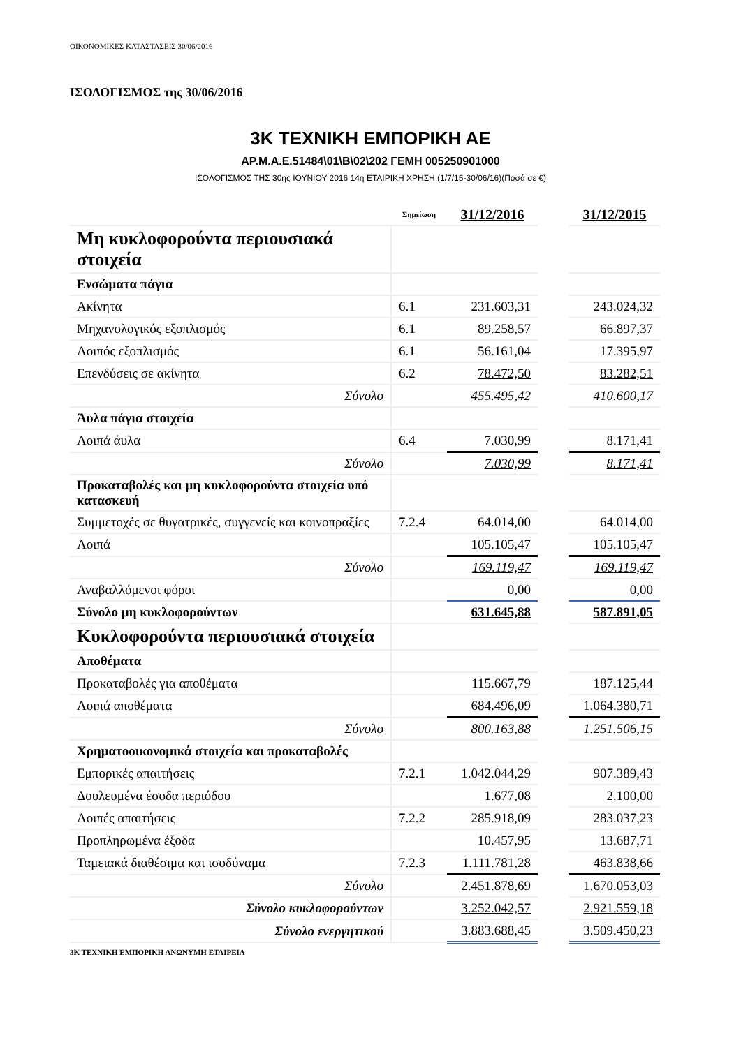ΟΙΚΟΝΟΜΙΚΕΣ ΚΑΤΑΣΤΑΣΕΙΣ 30/06/2016
ΙΣΟΛΟΓΙΣΜΟΣ της 30/06/2016
3Κ ΤΕΧΝΙΚΗ ΕΜΠΟΡΙΚΗ ΑΕ
ΑΡ.Μ.Α.Ε.51484\01\Β\02\202 ΓΕΜΗ 005250901000
ΙΣΟΛΟΓΙΣΜΟΣ ΤΗΣ 30ης ΙΟΥΝΙΟΥ 2016 14η ΕΤΑΙΡΙΚΗ ΧΡΗΣΗ (1/7/15-30/06/16)(Ποσά σε €)
| | Σημείωση | 31/12/2016 | | 31/12/2015 |
| Μη κυκλοφορούντα περιουσιακά στοιχεία | | | | |
| Ενσώματα πάγια | | | | |
| Ακίνητα | 6.1 | 231.603,31 | | 243.024,32 |
| Μηχανολογικός εξοπλισμός | 6.1 | 89.258,57 | | 66.897,37 |
| Λοιπός εξοπλισμός | 6.1 | 56.161,04 | | 17.395,97 |
| Επενδύσεις σε ακίνητα | 6.2 | 78.472,50 | | 83.282,51 |
| Σύνολο | | 455.495,42 | | 410.600,17 |
| Άυλα πάγια στοιχεία | | | | |
| Λοιπά άυλα | 6.4 | 7.030,99 | | 8.171,41 |
| Σύνολο | | 7.030,99 | | 8.171,41 |
| Προκαταβολές και μη κυκλοφορούντα στοιχεία υπό κατασκευή | | | | |
| Συμμετοχές σε θυγατρικές, συγγενείς και κοινοπραξίες | 7.2.4 | 64.014,00 | | 64.014,00 |
| Λοιπά | | 105.105,47 | | 105.105,47 |
| Σύνολο | | 169.119,47 | | 169.119,47 |
| Αναβαλλόμενοι φόροι | | 0,00 | | 0,00 |
| Σύνολο μη κυκλοφορούντων | | 631.645,88 | | 587.891,05 |
| Κυκλοφορούντα περιουσιακά στοιχεία | | | | |
| Αποθέματα | | | | |
| Προκαταβολές για αποθέματα | | 115.667,79 | | 187.125,44 |
| Λοιπά αποθέματα | | 684.496,09 | | 1.064.380,71 |
| Σύνολο | | 800.163,88 | | 1.251.506,15 |
| Χρηματοοικονομικά στοιχεία και προκαταβολές | | | | |
| Εμπορικές απαιτήσεις | 7.2.1 | 1.042.044,29 | | 907.389,43 |
| Δουλευμένα έσοδα περιόδου | | 1.677,08 | | 2.100,00 |
| Λοιπές απαιτήσεις | 7.2.2 | 285.918,09 | | 283.037,23 |
| Προπληρωμένα έξοδα | | 10.457,95 | | 13.687,71 |
| Ταμειακά διαθέσιμα και ισοδύναμα | 7.2.3 | 1.111.781,28 | | 463.838,66 |
| Σύνολο | | 2.451.878,69 | | 1.670.053,03 |
| Σύνολο κυκλοφορούντων | | 3.252.042,57 | | 2.921.559,18 |
| Σύνολο ενεργητικού | | 3.883.688,45 | | 3.509.450,23 |
3Κ ΤΕΧΝΙΚΗ ΕΜΠΟΡΙΚΗ ΑΝΩΝΥΜΗ ΕΤΑΙΡΕΙΑ